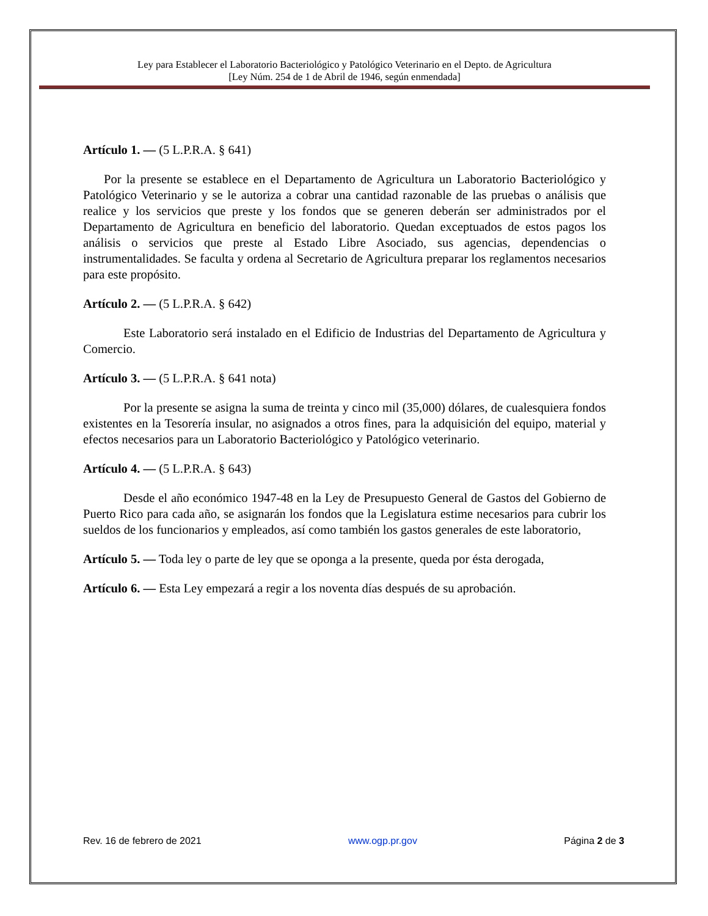Ley para Establecer el Laboratorio Bacteriológico y Patológico Veterinario en el Depto. de Agricultura
[Ley Núm. 254 de 1 de Abril de 1946, según enmendada]
Artículo 1. — (5 L.P.R.A. § 641)
Por la presente se establece en el Departamento de Agricultura un Laboratorio Bacteriológico y Patológico Veterinario y se le autoriza a cobrar una cantidad razonable de las pruebas o análisis que realice y los servicios que preste y los fondos que se generen deberán ser administrados por el Departamento de Agricultura en beneficio del laboratorio. Quedan exceptuados de estos pagos los análisis o servicios que preste al Estado Libre Asociado, sus agencias, dependencias o instrumentalidades. Se faculta y ordena al Secretario de Agricultura preparar los reglamentos necesarios para este propósito.
Artículo 2. — (5 L.P.R.A. § 642)
Este Laboratorio será instalado en el Edificio de Industrias del Departamento de Agricultura y Comercio.
Artículo 3. — (5 L.P.R.A. § 641 nota)
Por la presente se asigna la suma de treinta y cinco mil (35,000) dólares, de cualesquiera fondos existentes en la Tesorería insular, no asignados a otros fines, para la adquisición del equipo, material y efectos necesarios para un Laboratorio Bacteriológico y Patológico veterinario.
Artículo 4. — (5 L.P.R.A. § 643)
Desde el año económico 1947-48 en la Ley de Presupuesto General de Gastos del Gobierno de Puerto Rico para cada año, se asignarán los fondos que la Legislatura estime necesarios para cubrir los sueldos de los funcionarios y empleados, así como también los gastos generales de este laboratorio,
Artículo 5. — Toda ley o parte de ley que se oponga a la presente, queda por ésta derogada,
Artículo 6. — Esta Ley empezará a regir a los noventa días después de su aprobación.
Rev. 16 de febrero de 2021 www.ogp.pr.gov Página 2 de 3